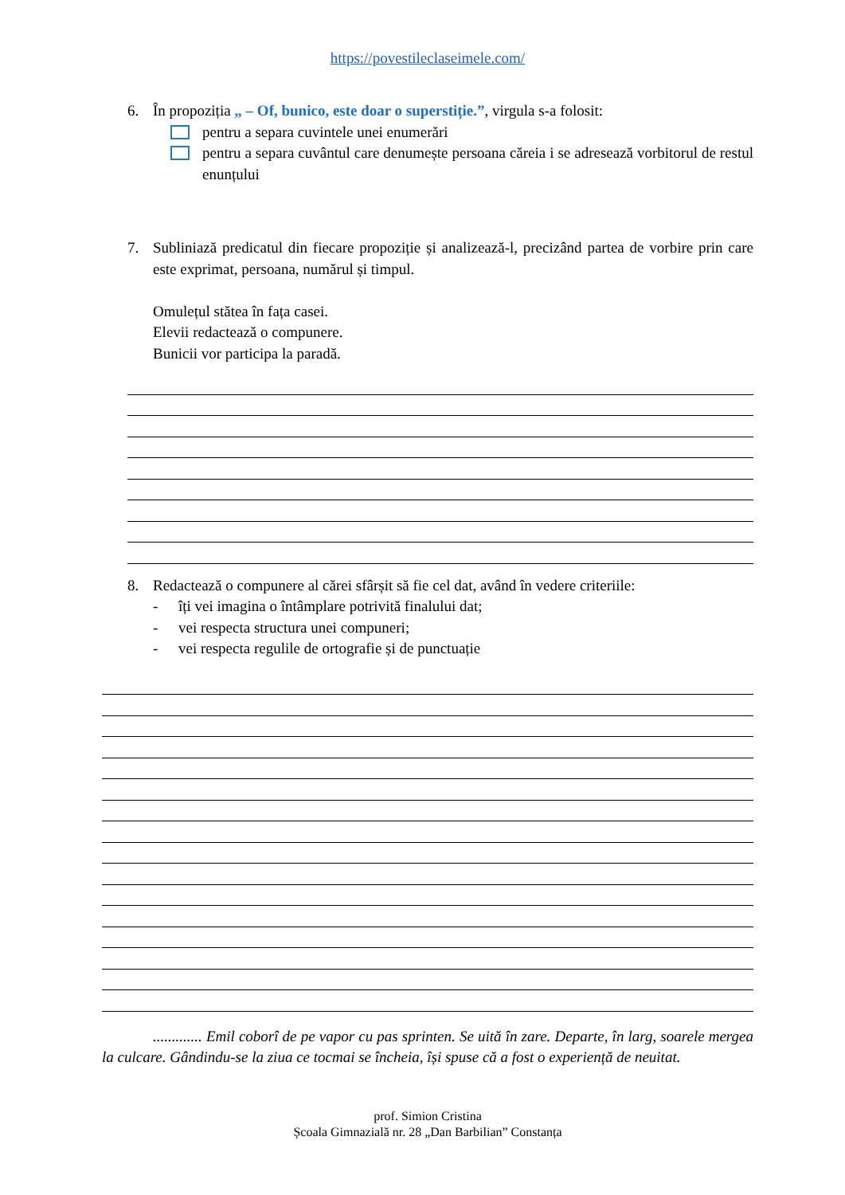https://povestileclaseimele.com/
6. În propoziția „ – Of, bunico, este doar o superstiție.”, virgula s-a folosit:
pentru a separa cuvintele unei enumerări
pentru a separa cuvântul care denumește persoana căreia i se adresează vorbitorul de restul enunțului
7. Subliniază predicatul din fiecare propoziție și analizează-l, precizând partea de vorbire prin care este exprimat, persoana, numărul și timpul.
Omulețul stătea în fața casei.
Elevii redactează o compunere.
Bunicii vor participa la paradă.
8. Redactează o compunere al cărei sfârșit să fie cel dat, având în vedere criteriile:
- îți vei imagina o întâmplare potrivită finalului dat;
- vei respecta structura unei compuneri;
- vei respecta regulile de ortografie și de punctuație
............. Emil coborî de pe vapor cu pas sprinten. Se uită în zare. Departe, în larg, soarele mergea la culcare. Gândindu-se la ziua ce tocmai se încheia, își spuse că a fost o experiență de neuitat.
prof. Simion Cristina
Școala Gimnazială nr. 28 „Dan Barbilian” Constanța